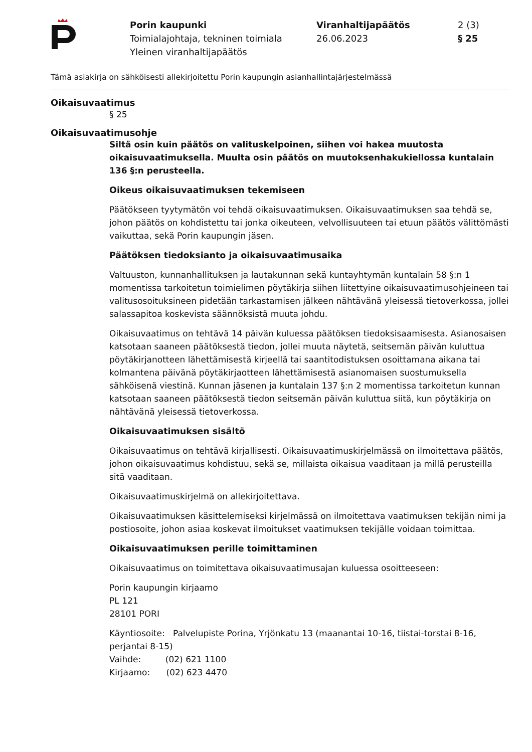Porin kaupunki
Toimialajohtaja, tekninen toimiala
Yleinen viranhaltijapäätös
Viranhaltijapäätös
26.06.2023
2 (3)
§ 25
Tämä asiakirja on sähköisesti allekirjoitettu Porin kaupungin asianhallintajärjestelmässä
Oikaisuvaatimus
§ 25
Oikaisuvaatimusohje
Siltä osin kuin päätös on valituskelpoinen, siihen voi hakea muutosta oikaisuvaatimuksella. Muulta osin päätös on muutoksenhakukiellossa kuntalain 136 §:n perusteella.
Oikeus oikaisuvaatimuksen tekemiseen
Päätökseen tyytymätön voi tehdä oikaisuvaatimuksen. Oikaisuvaatimuksen saa tehdä se, johon päätös on kohdistettu tai jonka oikeuteen, velvollisuuteen tai etuun päätös välittömästi vaikuttaa, sekä Porin kaupungin jäsen.
Päätöksen tiedoksianto ja oikaisuvaatimusaika
Valtuuston, kunnanhallituksen ja lautakunnan sekä kuntayhtymän kuntalain 58 §:n 1 momentissa tarkoitetun toimielimen pöytäkirja siihen liitettyine oikaisuvaatimusohjeineen tai valitusosoituksineen pidetään tarkastamisen jälkeen nähtävänä yleisessä tietoverkossa, jollei salassapitoa koskevista säännöksistä muuta johdu.
Oikaisuvaatimus on tehtävä 14 päivän kuluessa päätöksen tiedoksisaamisesta. Asianosaisen katsotaan saaneen päätöksestä tiedon, jollei muuta näytetä, seitsemän päivän kuluttua pöytäkirjanotteen lähettämisestä kirjeellä tai saantitodistuksen osoittamana aikana tai kolmantena päivänä pöytäkirjaotteen lähettämisestä asianomaisen suostumuksella sähköisenä viestinä. Kunnan jäsenen ja kuntalain 137 §:n 2 momentissa tarkoitetun kunnan katsotaan saaneen päätöksestä tiedon seitsemän päivän kuluttua siitä, kun pöytäkirja on nähtävänä yleisessä tietoverkossa.
Oikaisuvaatimuksen sisältö
Oikaisuvaatimus on tehtävä kirjallisesti. Oikaisuvaatimuskirjelmässä on ilmoitettava päätös, johon oikaisuvaatimus kohdistuu, sekä se, millaista oikaisua vaaditaan ja millä perusteilla sitä vaaditaan.
Oikaisuvaatimuskirjelmä on allekirjoitettava.
Oikaisuvaatimuksen käsittelemiseksi kirjelmässä on ilmoitettava vaatimuksen tekijän nimi ja postiosoite, johon asiaa koskevat ilmoitukset vaatimuksen tekijälle voidaan toimittaa.
Oikaisuvaatimuksen perille toimittaminen
Oikaisuvaatimus on toimitettava oikaisuvaatimusajan kuluessa osoitteeseen:
Porin kaupungin kirjaamo
PL 121
28101 PORI
Käyntiosoite: Palvelupiste Porina, Yrjönkatu 13 (maanantai 10-16, tiistai-torstai 8-16, perjantai 8-15)
Vaihde: (02) 621 1100
Kirjaamo: (02) 623 4470